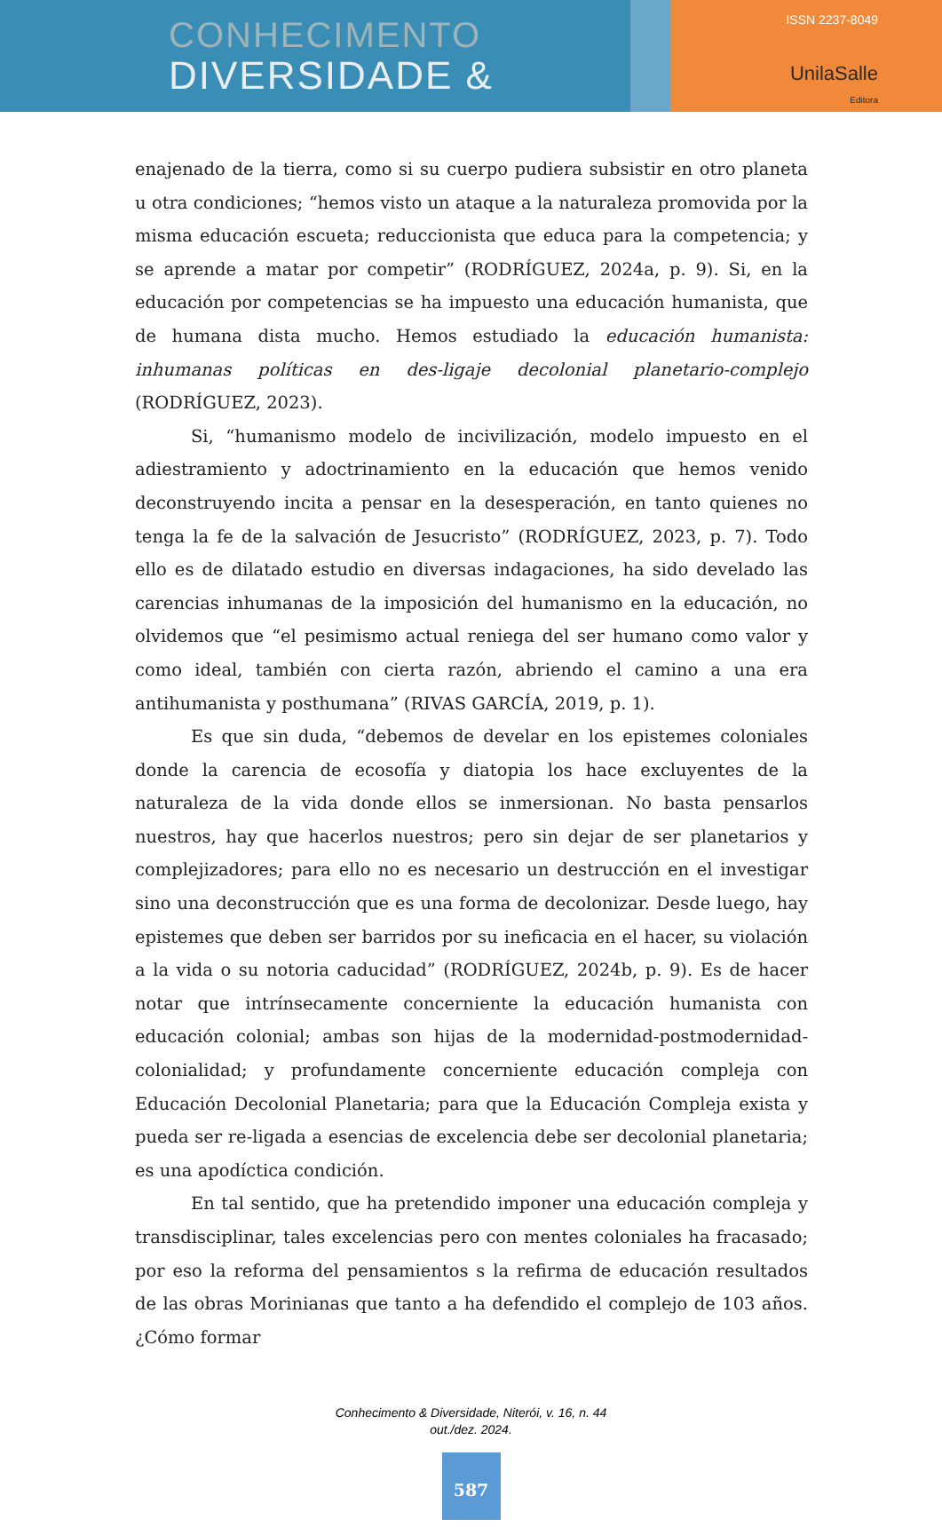CONHECIMENTO
DIVERSIDADE &
ISSN 2237-8049
UnilaSalle
Editora
enajenado de la tierra, como si su cuerpo pudiera subsistir en otro planeta u otra condiciones; “hemos visto un ataque a la naturaleza promovida por la misma educación escueta; reduccionista que educa para la competencia; y se aprende a matar por competir” (RODRÍGUEZ, 2024a, p. 9). Si, en la educación por competencias se ha impuesto una educación humanista, que de humana dista mucho. Hemos estudiado la educación humanista: inhumanas políticas en des-ligaje decolonial planetario-complejo (RODRÍGUEZ, 2023).
Si, “humanismo modelo de incivilización, modelo impuesto en el adiestramiento y adoctrinamiento en la educación que hemos venido deconstruyendo incita a pensar en la desesperación, en tanto quienes no tenga la fe de la salvación de Jesucristo” (RODRÍGUEZ, 2023, p. 7). Todo ello es de dilatado estudio en diversas indagaciones, ha sido develado las carencias inhumanas de la imposición del humanismo en la educación, no olvidemos que “el pesimismo actual reniega del ser humano como valor y como ideal, también con cierta razón, abriendo el camino a una era antihumanista y posthumana” (RIVAS GARCÍA, 2019, p. 1).
Es que sin duda, “debemos de develar en los epistemes coloniales donde la carencia de ecosofía y diatopia los hace excluyentes de la naturaleza de la vida donde ellos se inmersionan. No basta pensarlos nuestros, hay que hacerlos nuestros; pero sin dejar de ser planetarios y complejizadores; para ello no es necesario un destrucción en el investigar sino una deconstrucción que es una forma de decolonizar. Desde luego, hay epistemes que deben ser barridos por su ineficacia en el hacer, su violación a la vida o su notoria caducidad” (RODRÍGUEZ, 2024b, p. 9). Es de hacer notar que intrínsecamente concerniente la educación humanista con educación colonial; ambas son hijas de la modernidad-postmodernidad-colonialidad; y profundamente concerniente educación compleja con Educación Decolonial Planetaria; para que la Educación Compleja exista y pueda ser re-ligada a esencias de excelencia debe ser decolonial planetaria; es una apodíctica condición.
En tal sentido, que ha pretendido imponer una educación compleja y transdisciplinar, tales excelencias pero con mentes coloniales ha fracasado; por eso la reforma del pensamientos s la refirma de educación resultados de las obras Morinianas que tanto a ha defendido el complejo de 103 años. ¿Cómo formar
Conhecimento & Diversidade, Niterói, v. 16, n. 44
out./dez. 2024.
587